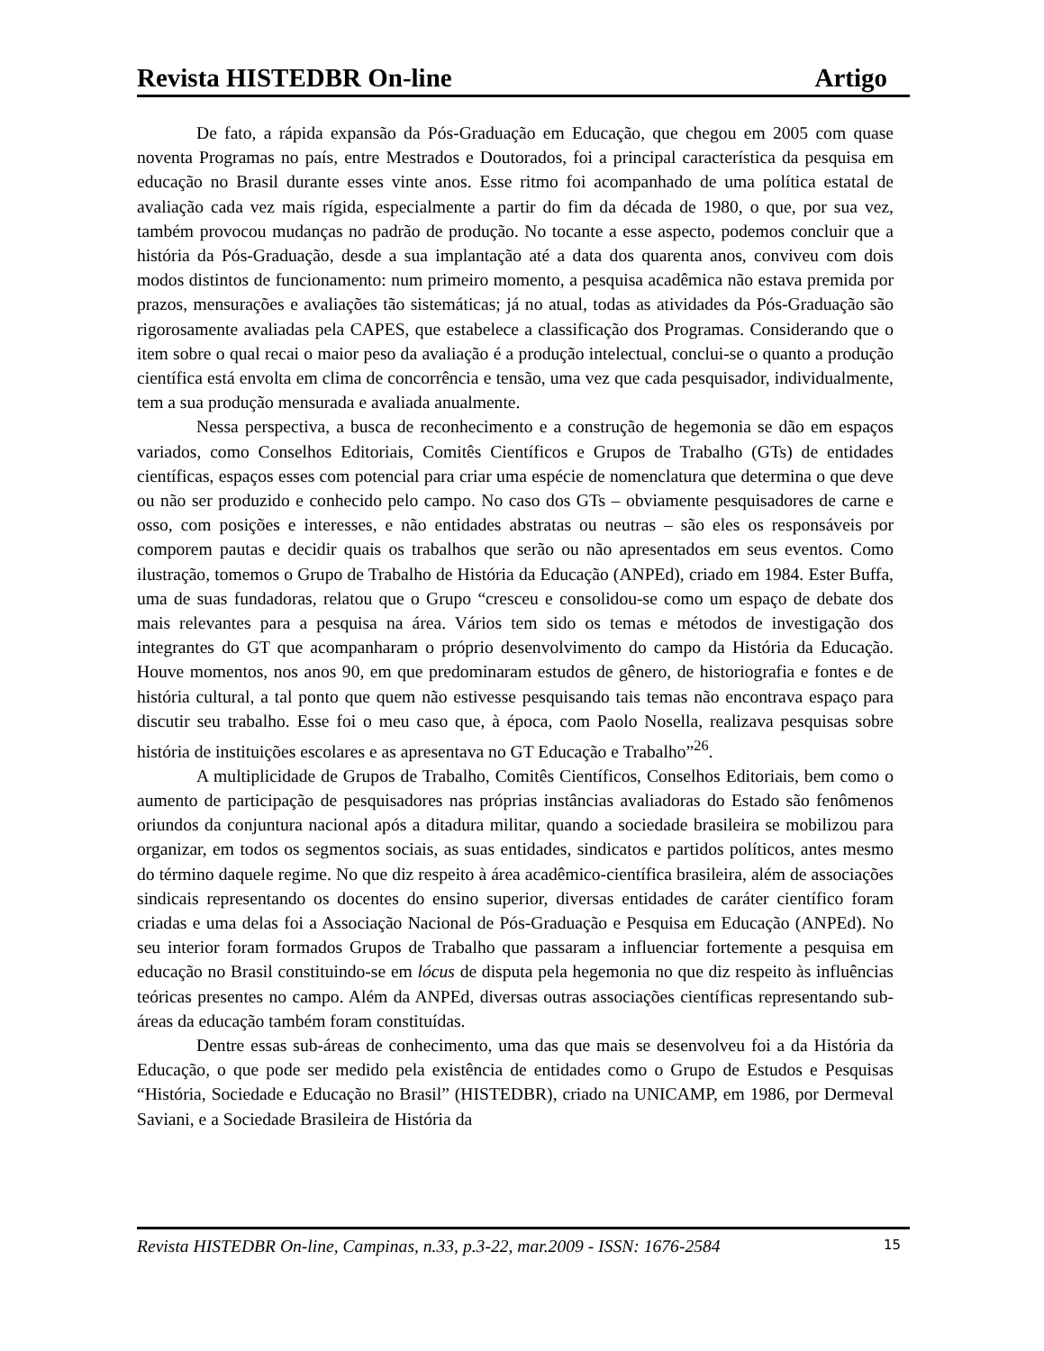Revista HISTEDBR On-line Artigo
De fato, a rápida expansão da Pós-Graduação em Educação, que chegou em 2005 com quase noventa Programas no país, entre Mestrados e Doutorados, foi a principal característica da pesquisa em educação no Brasil durante esses vinte anos. Esse ritmo foi acompanhado de uma política estatal de avaliação cada vez mais rígida, especialmente a partir do fim da década de 1980, o que, por sua vez, também provocou mudanças no padrão de produção. No tocante a esse aspecto, podemos concluir que a história da Pós-Graduação, desde a sua implantação até a data dos quarenta anos, conviveu com dois modos distintos de funcionamento: num primeiro momento, a pesquisa acadêmica não estava premida por prazos, mensurações e avaliações tão sistemáticas; já no atual, todas as atividades da Pós-Graduação são rigorosamente avaliadas pela CAPES, que estabelece a classificação dos Programas. Considerando que o item sobre o qual recai o maior peso da avaliação é a produção intelectual, conclui-se o quanto a produção científica está envolta em clima de concorrência e tensão, uma vez que cada pesquisador, individualmente, tem a sua produção mensurada e avaliada anualmente.
Nessa perspectiva, a busca de reconhecimento e a construção de hegemonia se dão em espaços variados, como Conselhos Editoriais, Comitês Científicos e Grupos de Trabalho (GTs) de entidades científicas, espaços esses com potencial para criar uma espécie de nomenclatura que determina o que deve ou não ser produzido e conhecido pelo campo. No caso dos GTs – obviamente pesquisadores de carne e osso, com posições e interesses, e não entidades abstratas ou neutras – são eles os responsáveis por comporem pautas e decidir quais os trabalhos que serão ou não apresentados em seus eventos. Como ilustração, tomemos o Grupo de Trabalho de História da Educação (ANPEd), criado em 1984. Ester Buffa, uma de suas fundadoras, relatou que o Grupo “cresceu e consolidou-se como um espaço de debate dos mais relevantes para a pesquisa na área. Vários tem sido os temas e métodos de investigação dos integrantes do GT que acompanharam o próprio desenvolvimento do campo da História da Educação. Houve momentos, nos anos 90, em que predominaram estudos de gênero, de historiografia e fontes e de história cultural, a tal ponto que quem não estivesse pesquisando tais temas não encontrava espaço para discutir seu trabalho. Esse foi o meu caso que, à época, com Paolo Nosella, realizava pesquisas sobre história de instituições escolares e as apresentava no GT Educação e Trabalho”<sup>26</sup>.
A multiplicidade de Grupos de Trabalho, Comitês Científicos, Conselhos Editoriais, bem como o aumento de participação de pesquisadores nas próprias instâncias avaliadoras do Estado são fenômenos oriundos da conjuntura nacional após a ditadura militar, quando a sociedade brasileira se mobilizou para organizar, em todos os segmentos sociais, as suas entidades, sindicatos e partidos políticos, antes mesmo do término daquele regime. No que diz respeito à área acadêmico-científica brasileira, além de associações sindicais representando os docentes do ensino superior, diversas entidades de caráter científico foram criadas e uma delas foi a Associação Nacional de Pós-Graduação e Pesquisa em Educação (ANPEd). No seu interior foram formados Grupos de Trabalho que passaram a influenciar fortemente a pesquisa em educação no Brasil constituindo-se em lócus de disputa pela hegemonia no que diz respeito às influências teóricas presentes no campo. Além da ANPEd, diversas outras associações científicas representando sub-áreas da educação também foram constituídas.
Dentre essas sub-áreas de conhecimento, uma das que mais se desenvolveu foi a da História da Educação, o que pode ser medido pela existência de entidades como o Grupo de Estudos e Pesquisas “História, Sociedade e Educação no Brasil” (HISTEDBR), criado na UNICAMP, em 1986, por Dermeval Saviani, e a Sociedade Brasileira de História da
Revista HISTEDBR On-line, Campinas, n.33, p.3-22, mar.2009 - ISSN: 1676-2584 15